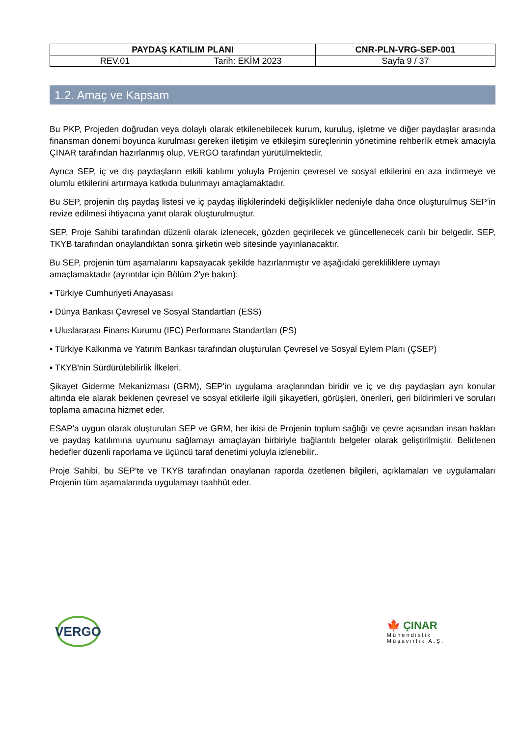| PAYDAŞ KATILIM PLANI | | CNR-PLN-VRG-SEP-001 |
| REV.01 | Tarih: EKİM 2023 | Sayfa 9 / 37 |
1.2. Amaç ve Kapsam
Bu PKP, Projeden doğrudan veya dolaylı olarak etkilenebilecek kurum, kuruluş, işletme ve diğer paydaşlar arasında finansman dönemi boyunca kurulması gereken iletişim ve etkileşim süreçlerinin yönetimine rehberlik etmek amacıyla ÇINAR tarafından hazırlanmış olup, VERGO tarafından yürütülmektedir.
Ayrıca SEP, iç ve dış paydaşların etkili katılımı yoluyla Projenin çevresel ve sosyal etkilerini en aza indirmeye ve olumlu etkilerini artırmaya katkıda bulunmayı amaçlamaktadır.
Bu SEP, projenin dış paydaş listesi ve iç paydaş ilişkilerindeki değişiklikler nedeniyle daha önce oluşturulmuş SEP'in revize edilmesi ihtiyacına yanıt olarak oluşturulmuştur.
SEP, Proje Sahibi tarafından düzenli olarak izlenecek, gözden geçirilecek ve güncellenecek canlı bir belgedir. SEP, TKYB tarafından onaylandıktan sonra şirketin web sitesinde yayınlanacaktır.
Bu SEP, projenin tüm aşamalarını kapsayacak şekilde hazırlanmıştır ve aşağıdaki gerekliliklere uymayı amaçlamaktadır (ayrıntılar için Bölüm 2'ye bakın):
▪ Türkiye Cumhuriyeti Anayasası
▪ Dünya Bankası Çevresel ve Sosyal Standartları (ESS)
▪ Uluslararası Finans Kurumu (IFC) Performans Standartları (PS)
▪ Türkiye Kalkınma ve Yatırım Bankası tarafından oluşturulan Çevresel ve Sosyal Eylem Planı (ÇSEP)
▪ TKYB'nin Sürdürülebilirlik İlkeleri.
Şikayet Giderme Mekanizması (GRM), SEP'in uygulama araçlarından biridir ve iç ve dış paydaşları ayrı konular altında ele alarak beklenen çevresel ve sosyal etkilerle ilgili şikayetleri, görüşleri, önerileri, geri bildirimleri ve soruları toplama amacına hizmet eder.
ESAP'a uygun olarak oluşturulan SEP ve GRM, her ikisi de Projenin toplum sağlığı ve çevre açısından insan hakları ve paydaş katılımına uyumunu sağlamayı amaçlayan birbiriyle bağlantılı belgeler olarak geliştirilmiştir. Belirlenen hedefler düzenli raporlama ve üçüncü taraf denetimi yoluyla izlenebilir..
Proje Sahibi, bu SEP'te ve TKYB tarafından onaylanan raporda özetlenen bilgileri, açıklamaları ve uygulamaları Projenin tüm aşamalarında uygulamayı taahhüt eder.
VERGO
🍁 ÇINAR
Mühendislik
Müşavirlik A.Ş.